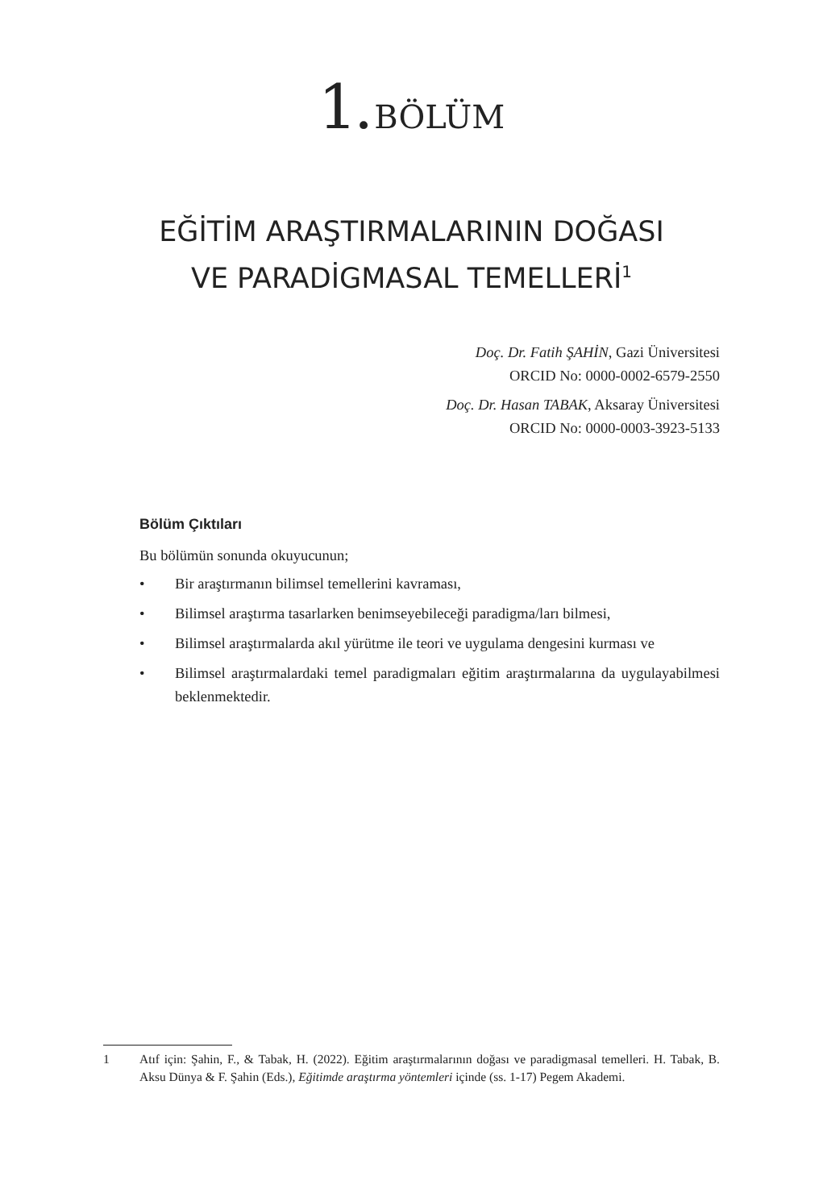1. BÖLÜM
EĞİTİM ARAŞTIRMALARININ DOĞASI
VE PARADİGMASAL TEMELLERİ<sup>1</sup>
Doç. Dr. Fatih ŞAHİN, Gazi Üniversitesi
ORCID No: 0000-0002-6579-2550
Doç. Dr. Hasan TABAK, Aksaray Üniversitesi
ORCID No: 0000-0003-3923-5133
Bölüm Çıktıları
Bu bölümün sonunda okuyucunun;
• Bir araştırmanın bilimsel temellerini kavraması,
• Bilimsel araştırma tasarlarken benimseyebileceği paradigma/ları bilmesi,
• Bilimsel araştırmalarda akıl yürütme ile teori ve uygulama dengesini kurması ve
• Bilimsel araştırmalardaki temel paradigmaları eğitim araştırmalarına da uygulayabilmesi beklenmektedir.
1 Atıf için: Şahin, F., & Tabak, H. (2022). Eğitim araştırmalarının doğası ve paradigmasal temelleri. H. Tabak, B. Aksu Dünya & F. Şahin (Eds.), Eğitimde araştırma yöntemleri içinde (ss. 1-17) Pegem Akademi.